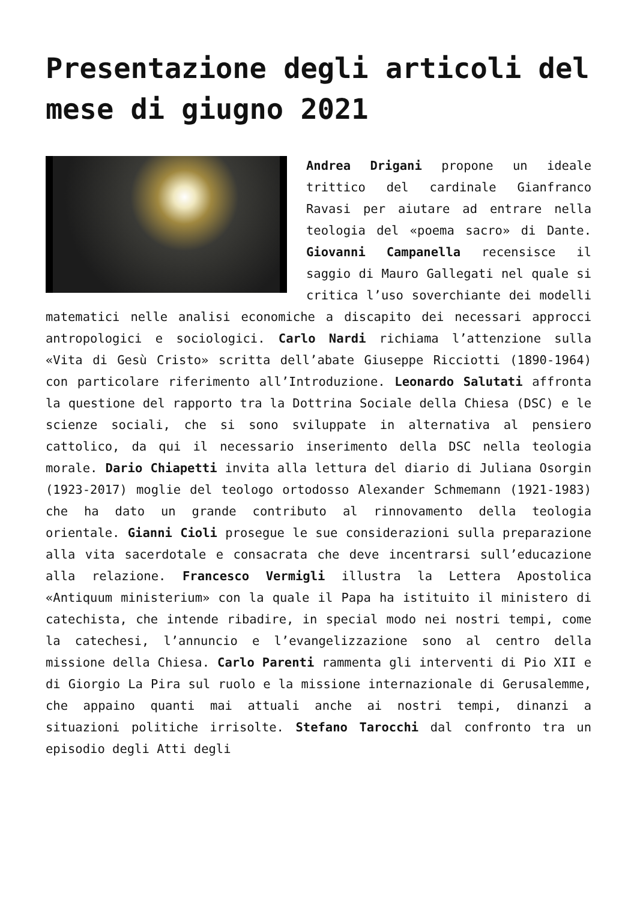Presentazione degli articoli del mese di giugno 2021
Andrea Drigani propone un ideale trittico del cardinale Gianfranco Ravasi per aiutare ad entrare nella teologia del «poema sacro» di Dante. Giovanni Campanella recensisce il saggio di Mauro Gallegati nel quale si critica l’uso soverchiante dei modelli matematici nelle analisi economiche a discapito dei necessari approcci antropologici e sociologici. Carlo Nardi richiama l’attenzione sulla «Vita di Gesù Cristo» scritta dell’abate Giuseppe Ricciotti (1890-1964) con particolare riferimento all’Introduzione. Leonardo Salutati affronta la questione del rapporto tra la Dottrina Sociale della Chiesa (DSC) e le scienze sociali, che si sono sviluppate in alternativa al pensiero cattolico, da qui il necessario inserimento della DSC nella teologia morale. Dario Chiapetti invita alla lettura del diario di Juliana Osorgin (1923-2017) moglie del teologo ortodosso Alexander Schmemann (1921-1983) che ha dato un grande contributo al rinnovamento della teologia orientale. Gianni Cioli prosegue le sue considerazioni sulla preparazione alla vita sacerdotale e consacrata che deve incentrarsi sull’educazione alla relazione. Francesco Vermigli illustra la Lettera Apostolica «Antiquum ministerium» con la quale il Papa ha istituito il ministero di catechista, che intende ribadire, in special modo nei nostri tempi, come la catechesi, l’annuncio e l’evangelizzazione sono al centro della missione della Chiesa. Carlo Parenti rammenta gli interventi di Pio XII e di Giorgio La Pira sul ruolo e la missione internazionale di Gerusalemme, che appaino quanti mai attuali anche ai nostri tempi, dinanzi a situazioni politiche irrisolte. Stefano Tarocchi dal confronto tra un episodio degli Atti degli